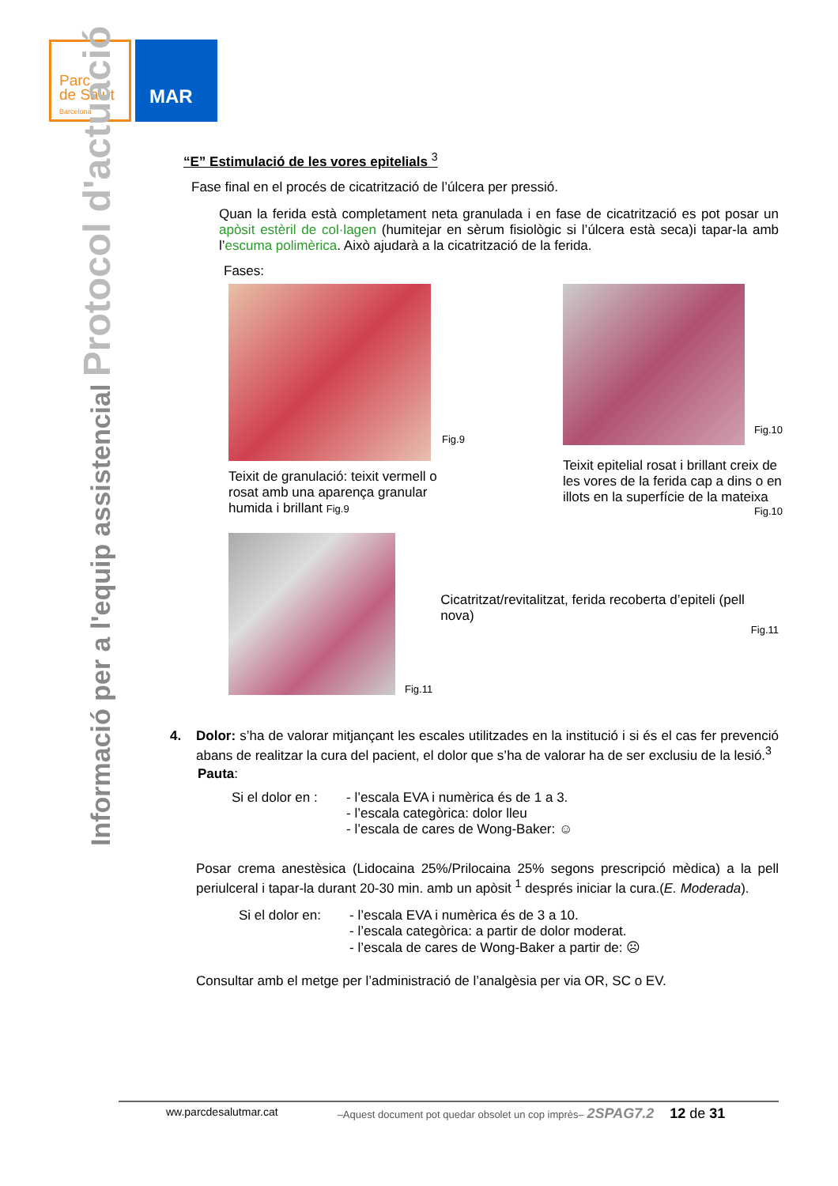Parc
de Salut
Barcelona
MAR
Informació per a l'equip assistencial Protocol d'actuació
“E” Estimulació de les vores epitelials <sup>3</sup>
Fase final en el procés de cicatrització de l’úlcera per pressió.
Quan la ferida està completament neta granulada i en fase de cicatrització es pot posar un apòsit estèril de col·lagen (humitejar en sèrum fisiològic si l’úlcera està seca)i tapar-la amb l’escuma polimèrica. Això ajudarà a la cicatrització de la ferida.
Fases:
Fig.9
Teixit de granulació: teixit vermell o rosat amb una aparença granular humida i brillant Fig.9
Fig.10
Teixit epitelial rosat i brillant creix de les vores de la ferida cap a dins o en illots en la superfície de la mateixa
Fig.10
Fig.11
Cicatritzat/revitalitzat, ferida recoberta d’epiteli (pell nova)
Fig.11
4. Dolor: s’ha de valorar mitjançant les escales utilitzades en la institució i si és el cas fer prevenció abans de realitzar la cura del pacient, el dolor que s’ha de valorar ha de ser exclusiu de la lesió.<sup>3</sup>
Pauta:
Si el dolor en :
- l’escala EVA i numèrica és de 1 a 3.
- l’escala categòrica: dolor lleu
- l’escala de cares de Wong-Baker: ☺
Posar crema anestèsica (Lidocaina 25%/Prilocaina 25% segons prescripció mèdica) a la pell periulceral i tapar-la durant 20-30 min. amb un apòsit <sup>1</sup> després iniciar la cura.(E. Moderada).
Si el dolor en:
- l’escala EVA i numèrica és de 3 a 10.
- l’escala categòrica: a partir de dolor moderat.
- l’escala de cares de Wong-Baker a partir de: ☹
Consultar amb el metge per l’administració de l’analgèsia per via OR, SC o EV.
ww.parcdesalutmar.cat –Aquest document pot quedar obsolet un cop imprès– 2SPAG7.2 12 de 31